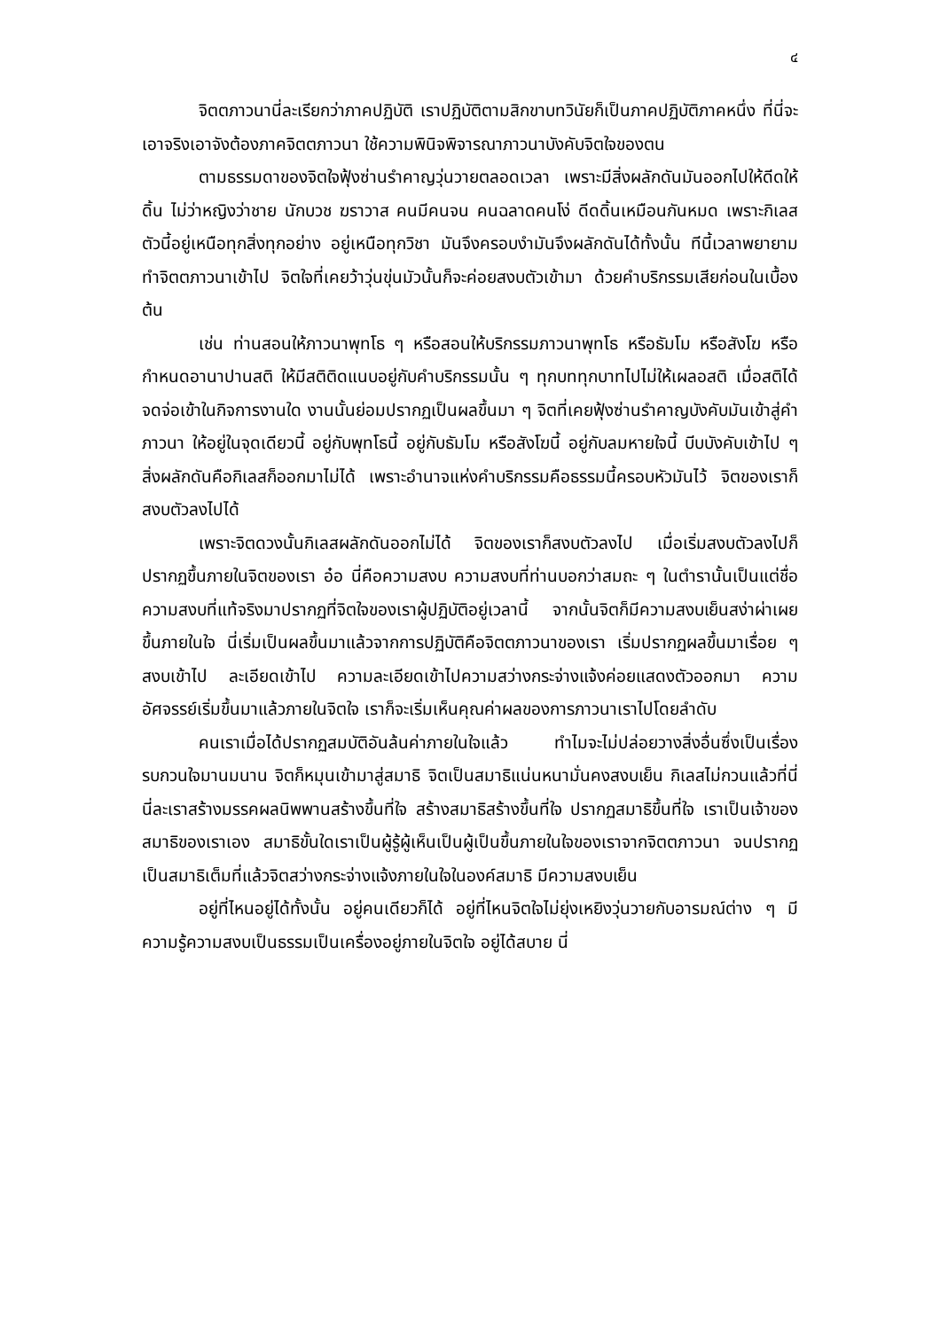๔
จิตตภาวนานี่ละเรียกว่าภาคปฏิบัติ เราปฏิบัติตามสิกขาบทวินัยก็เป็นภาคปฏิบัติภาคหนึ่ง ที่นี่จะเอาจริงเอาจังต้องภาคจิตตภาวนา ใช้ความพินิจพิจารณาภาวนาบังคับจิตใจของตน
ตามธรรมดาของจิตใจฟุ้งซ่านรำคาญวุ่นวายตลอดเวลา เพราะมีสิ่งผลักดันมันออกไปให้ดีดให้ดิ้น ไม่ว่าหญิงว่าชาย นักบวช ฆราวาส คนมีคนจน คนฉลาดคนโง่ ดีดดิ้นเหมือนกันหมด เพราะกิเลสตัวนี้อยู่เหนือทุกสิ่งทุกอย่าง อยู่เหนือทุกวิชา มันจึงครอบงำมันจึงผลักดันได้ทั้งนั้น ทีนี้เวลาพยายามทำจิตตภาวนาเข้าไป จิตใจที่เคยว้าวุ่นขุ่นมัวนั้นก็จะค่อยสงบตัวเข้ามา ด้วยคำบริกรรมเสียก่อนในเบื้องต้น
เช่น ท่านสอนให้ภาวนาพุทโธ ๆ หรือสอนให้บริกรรมภาวนาพุทโธ หรือธัมโม หรือสังโฆ หรือกำหนดอานาปานสติ ให้มีสติติดแนบอยู่กับคำบริกรรมนั้น ๆ ทุกบททุกบาทไปไม่ให้เผลอสติ เมื่อสติได้จดจ่อเข้าในกิจการงานใด งานนั้นย่อมปรากฏเป็นผลขึ้นมา ๆ จิตที่เคยฟุ้งซ่านรำคาญบังคับมันเข้าสู่คำภาวนา ให้อยู่ในจุดเดียวนี้ อยู่กับพุทโธนี้ อยู่กับธัมโม หรือสังโฆนี้ อยู่กับลมหายใจนี้ บีบบังคับเข้าไป ๆ สิ่งผลักดันคือกิเลสก็ออกมาไม่ได้ เพราะอำนาจแห่งคำบริกรรมคือธรรมนี้ครอบหัวมันไว้ จิตของเราก็สงบตัวลงไปได้
เพราะจิตดวงนั้นกิเลสผลักดันออกไม่ได้ จิตของเราก็สงบตัวลงไป เมื่อเริ่มสงบตัวลงไปก็ปรากฏขึ้นภายในจิตของเรา อ๋อ นี่คือความสงบ ความสงบที่ท่านบอกว่าสมถะ ๆ ในตำรานั้นเป็นแต่ชื่อ ความสงบที่แท้จริงมาปรากฏที่จิตใจของเราผู้ปฏิบัติอยู่เวลานี้ จากนั้นจิตก็มีความสงบเย็นสง่าผ่าเผยขึ้นภายในใจ นี่เริ่มเป็นผลขึ้นมาแล้วจากการปฏิบัติคือจิตตภาวนาของเรา เริ่มปรากฏผลขึ้นมาเรื่อย ๆ สงบเข้าไป ละเอียดเข้าไป ความละเอียดเข้าไปความสว่างกระจ่างแจ้งค่อยแสดงตัวออกมา ความอัศจรรย์เริ่มขึ้นมาแล้วภายในจิตใจ เราก็จะเริ่มเห็นคุณค่าผลของการภาวนาเราไปโดยลำดับ
คนเราเมื่อได้ปรากฏสมบัติอันล้นค่าภายในใจแล้ว ทำไมจะไม่ปล่อยวางสิ่งอื่นซึ่งเป็นเรื่องรบกวนใจมานมนาน จิตก็หมุนเข้ามาสู่สมาธิ จิตเป็นสมาธิแน่นหนามั่นคงสงบเย็น กิเลสไม่กวนแล้วที่นี่ นี่ละเราสร้างมรรคผลนิพพานสร้างขึ้นที่ใจ สร้างสมาธิสร้างขึ้นที่ใจ ปรากฏสมาธิขึ้นที่ใจ เราเป็นเจ้าของสมาธิของเราเอง สมาธิขั้นใดเราเป็นผู้รู้ผู้เห็นเป็นผู้เป็นขึ้นภายในใจของเราจากจิตตภาวนา จนปรากฏเป็นสมาธิเต็มที่แล้วจิตสว่างกระจ่างแจ้งภายในใจในองค์สมาธิ มีความสงบเย็น
อยู่ที่ไหนอยู่ได้ทั้งนั้น อยู่คนเดียวก็ได้ อยู่ที่ไหนจิตใจไม่ยุ่งเหยิงวุ่นวายกับอารมณ์ต่าง ๆ มีความรู้ความสงบเป็นธรรมเป็นเครื่องอยู่ภายในจิตใจ อยู่ได้สบาย นี่